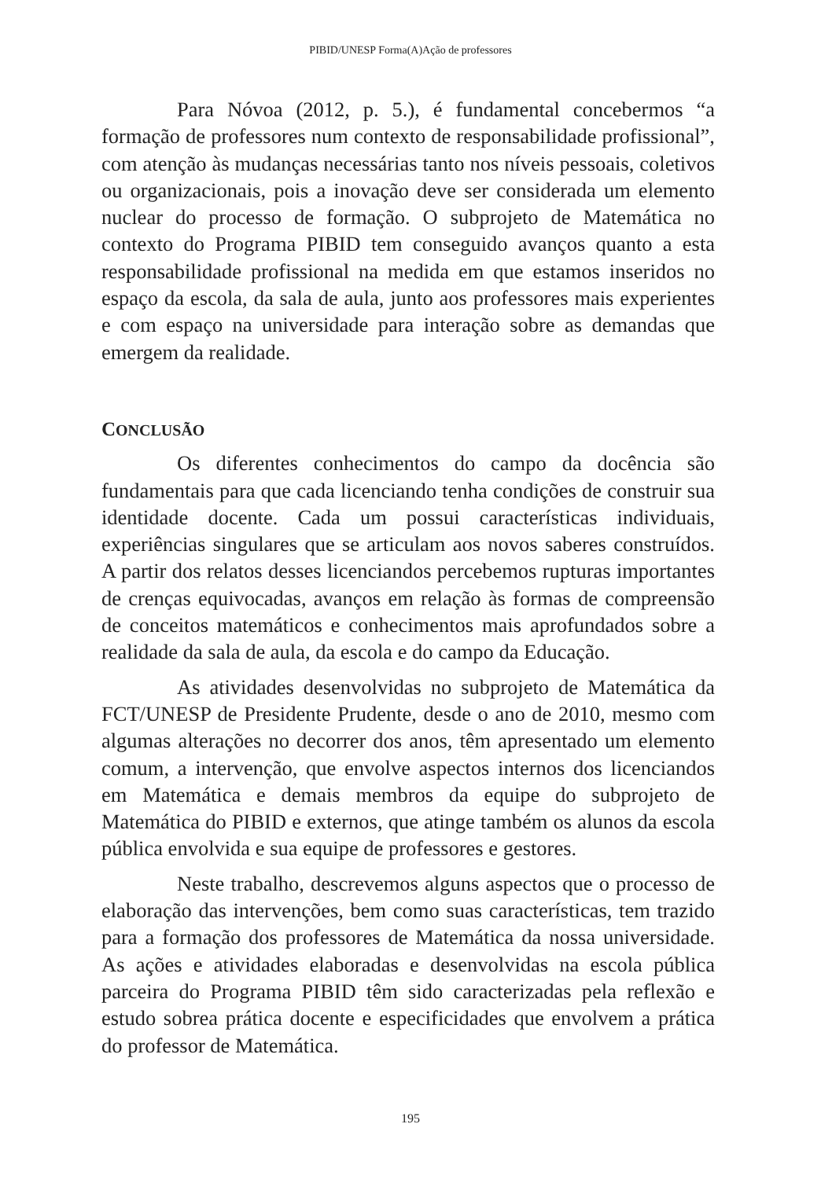PIBID/UNESP Forma(A)Ação de professores
Para Nóvoa (2012, p. 5.), é fundamental concebermos “a formação de professores num contexto de responsabilidade profissional”, com atenção às mudanças necessárias tanto nos níveis pessoais, coletivos ou organizacionais, pois a inovação deve ser considerada um elemento nuclear do processo de formação. O subprojeto de Matemática no contexto do Programa PIBID tem conseguido avanços quanto a esta responsabilidade profissional na medida em que estamos inseridos no espaço da escola, da sala de aula, junto aos professores mais experientes e com espaço na universidade para interação sobre as demandas que emergem da realidade.
CONCLUSÃO
Os diferentes conhecimentos do campo da docência são fundamentais para que cada licenciando tenha condições de construir sua identidade docente. Cada um possui características individuais, experiências singulares que se articulam aos novos saberes construídos. A partir dos relatos desses licenciandos percebemos rupturas importantes de crenças equivocadas, avanços em relação às formas de compreensão de conceitos matemáticos e conhecimentos mais aprofundados sobre a realidade da sala de aula, da escola e do campo da Educação.
As atividades desenvolvidas no subprojeto de Matemática da FCT/UNESP de Presidente Prudente, desde o ano de 2010, mesmo com algumas alterações no decorrer dos anos, têm apresentado um elemento comum, a intervenção, que envolve aspectos internos dos licenciandos em Matemática e demais membros da equipe do subprojeto de Matemática do PIBID e externos, que atinge também os alunos da escola pública envolvida e sua equipe de professores e gestores.
Neste trabalho, descrevemos alguns aspectos que o processo de elaboração das intervenções, bem como suas características, tem trazido para a formação dos professores de Matemática da nossa universidade. As ações e atividades elaboradas e desenvolvidas na escola pública parceira do Programa PIBID têm sido caracterizadas pela reflexão e estudo sobrea prática docente e especificidades que envolvem a prática do professor de Matemática.
195